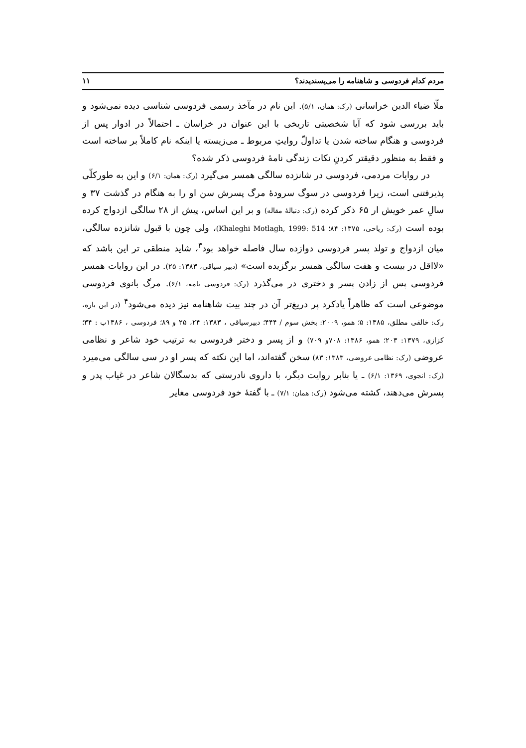مردم کدام فردوسی و شاهنامه را می‌پسندیدند؟ ۱۱
ملّا ضیاء الدین خراسانی (رک: همان، ۵/۱). این نام در مآخذ رسمی فردوسی شناسی دیده نمی‌شود و باید بررسی شود که آیا شخصیتی تاریخی با این عنوان در خراسان ـ احتمالاً در ادوار پس از فردوسی و هنگام ساخته شدن یا تداولّ روایتِ مربوط ـ می‌زیسته یا اینکه نام کاملاً بر ساخته است و فقط به منظور دقیقتر کردنِ نکات زندگی نامهٔ فردوسی ذکر شده؟
در روایات مردمی، فردوسی در شانزده سالگی همسر می‌گیرد (رک: همان: ۶/۱) و این به طورکلّی پذیرفتنی است، زیرا فردوسی در سوگ سرودهٔ مرگ پسرش سن او را به هنگام در گذشت ۳۷ و سالِ عمر خویش ار ۶۵ ذکر کرده (رک: دنبالهٔ مقاله) و بر این اساس، پیش از ۲۸ سالگی ازدواج کرده بوده است (رک: ریاحی، ۱۳۷۵: ۸۴؛ Khaleghi Motlagh, 1999: 514)، ولی چون با قبول شانزده سالگی، میان ازدواج و تولد پسر فردوسی دوازده سال فاصله خواهد بود<sup>۳</sup>، شاید منطقی تر این باشد که «لااقل در بیست و هفت سالگی همسر برگزیده است» (دبیر سیاقی، ۱۳۸۳: ۲۵). در این روایات همسر فردوسی پس از زادن پسر و دختری در می‌گذرد (رک: فردوسی نامه، ۶/۱). مرگ بانوی فردوسی موضوعی است که ظاهراً یادکرد پر دریغ‌تر آن در چند بیت شاهنامه نیز دیده می‌شود<sup>۴</sup> (در این باره، رک: خالقی مطلق، ۱۳۸۵: ۵؛ همو، ۲۰۰۹: بخش سوم / ۴۴۴؛ دبیرسیاقی ، ۱۳۸۳: ۲۴، ۲۵ و ۸۹؛ فردوسی ، ۱۳۸۶ب : ۳۴؛ کزازی، ۱۳۷۹: ۲۰۳؛ همو، ۱۳۸۶: ۷۰۸و ۷۰۹) و از پسر و دختر فردوسی به ترتیب خود شاعر و نظامی عروضی (رک: نظامی عروضی، ۱۳۸۳: ۸۳) سخن گفته‌اند، اما این نکته که پسر او در سی سالگی می‌میرد (رک: انجوی، ۱۳۶۹: ۶/۱) ـ یا بنابر روایت دیگر، با داروی نادرستی که بدسگالان شاعر در غیاب پدر و پسرش می‌دهند، کشته می‌شود (رک: همان: ۷/۱) ـ با گفتهٔ خود فردوسی مغایر